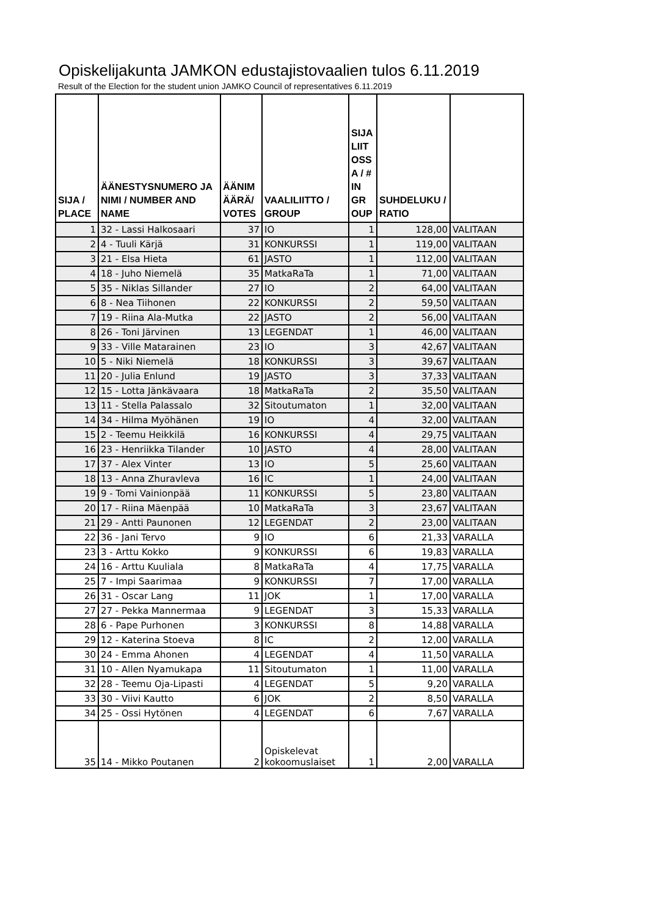Opiskelijakunta JAMKON edustajistovaalien tulos 6.11.2019
Result of the Election for the student union JAMKO Council of representatives 6.11.2019
| SIJA / PLACE | ÄÄNESTYSNUMERO JA NIMI / NUMBER AND NAME | ÄÄNIM ÄÄRÄ/ VOTES | VAALILIITTO / GROUP | SIJA LIIT OSS A / # IN GR OUP | SUHDELUKU / RATIO | |
| --- | --- | --- | --- | --- | --- | --- |
| 1 | 32 - Lassi Halkosaari | 37 | IO | 1 | 128,00 | VALITAAN |
| 2 | 4 - Tuuli Kärjä | 31 | KONKURSSI | 1 | 119,00 | VALITAAN |
| 3 | 21 - Elsa Hieta | 61 | JASTO | 1 | 112,00 | VALITAAN |
| 4 | 18 - Juho Niemelä | 35 | MatkaRaTa | 1 | 71,00 | VALITAAN |
| 5 | 35 - Niklas Sillander | 27 | IO | 2 | 64,00 | VALITAAN |
| 6 | 8 - Nea Tiihonen | 22 | KONKURSSI | 2 | 59,50 | VALITAAN |
| 7 | 19 - Riina Ala-Mutka | 22 | JASTO | 2 | 56,00 | VALITAAN |
| 8 | 26 - Toni Järvinen | 13 | LEGENDAT | 1 | 46,00 | VALITAAN |
| 9 | 33 - Ville Matarainen | 23 | IO | 3 | 42,67 | VALITAAN |
| 10 | 5 - Niki Niemelä | 18 | KONKURSSI | 3 | 39,67 | VALITAAN |
| 11 | 20 - Julia Enlund | 19 | JASTO | 3 | 37,33 | VALITAAN |
| 12 | 15 - Lotta Jänkävaara | 18 | MatkaRaTa | 2 | 35,50 | VALITAAN |
| 13 | 11 - Stella Palassalo | 32 | Sitoutumaton | 1 | 32,00 | VALITAAN |
| 14 | 34 - Hilma Myöhänen | 19 | IO | 4 | 32,00 | VALITAAN |
| 15 | 2 - Teemu Heikkilä | 16 | KONKURSSI | 4 | 29,75 | VALITAAN |
| 16 | 23 - Henriikka Tilander | 10 | JASTO | 4 | 28,00 | VALITAAN |
| 17 | 37 - Alex Vinter | 13 | IO | 5 | 25,60 | VALITAAN |
| 18 | 13 - Anna Zhuravleva | 16 | IC | 1 | 24,00 | VALITAAN |
| 19 | 9 - Tomi Vainionpää | 11 | KONKURSSI | 5 | 23,80 | VALITAAN |
| 20 | 17 - Riina Mäenpää | 10 | MatkaRaTa | 3 | 23,67 | VALITAAN |
| 21 | 29 - Antti Paunonen | 12 | LEGENDAT | 2 | 23,00 | VALITAAN |
| 22 | 36 - Jani Tervo | 9 | IO | 6 | 21,33 | VARALLA |
| 23 | 3 - Arttu Kokko | 9 | KONKURSSI | 6 | 19,83 | VARALLA |
| 24 | 16 - Arttu Kuuliala | 8 | MatkaRaTa | 4 | 17,75 | VARALLA |
| 25 | 7 - Impi Saarimaa | 9 | KONKURSSI | 7 | 17,00 | VARALLA |
| 26 | 31 - Oscar Lang | 11 | JOK | 1 | 17,00 | VARALLA |
| 27 | 27 - Pekka Mannermaa | 9 | LEGENDAT | 3 | 15,33 | VARALLA |
| 28 | 6 - Pape Purhonen | 3 | KONKURSSI | 8 | 14,88 | VARALLA |
| 29 | 12 - Katerina Stoeva | 8 | IC | 2 | 12,00 | VARALLA |
| 30 | 24 - Emma Ahonen | 4 | LEGENDAT | 4 | 11,50 | VARALLA |
| 31 | 10 - Allen Nyamukapa | 11 | Sitoutumaton | 1 | 11,00 | VARALLA |
| 32 | 28 - Teemu Oja-Lipasti | 4 | LEGENDAT | 5 | 9,20 | VARALLA |
| 33 | 30 - Viivi Kautto | 6 | JOK | 2 | 8,50 | VARALLA |
| 34 | 25 - Ossi Hytönen | 4 | LEGENDAT | 6 | 7,67 | VARALLA |
| 35 | 14 - Mikko Poutanen | 2 | Opiskelevat kokoomuslaiset | 1 | 2,00 | VARALLA |